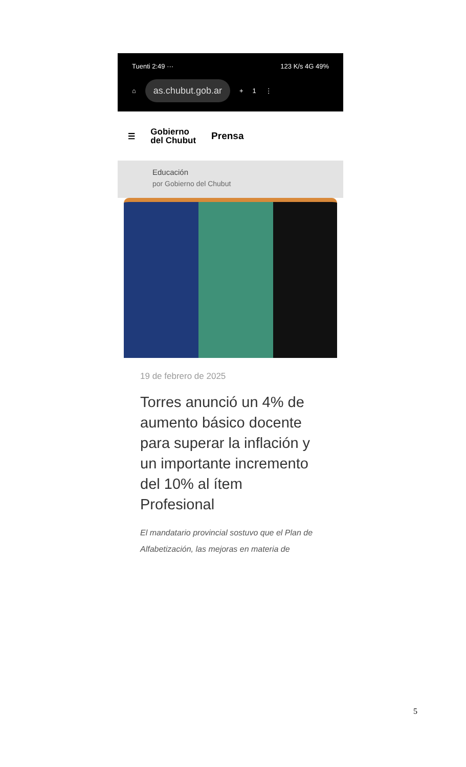Tuenti 2:49 ··· 123 K/s 4G 49%
⌂ as.chubut.gob.ar + 1 ⋮
☰ Gobierno
del Chubut Prensa
Educación
por Gobierno del Chubut
19 de febrero de 2025
Torres anunció un 4% de aumento básico docente para superar la inflación y un importante incremento del 10% al ítem Profesional
El mandatario provincial sostuvo que el Plan de Alfabetización, las mejoras en materia de
5